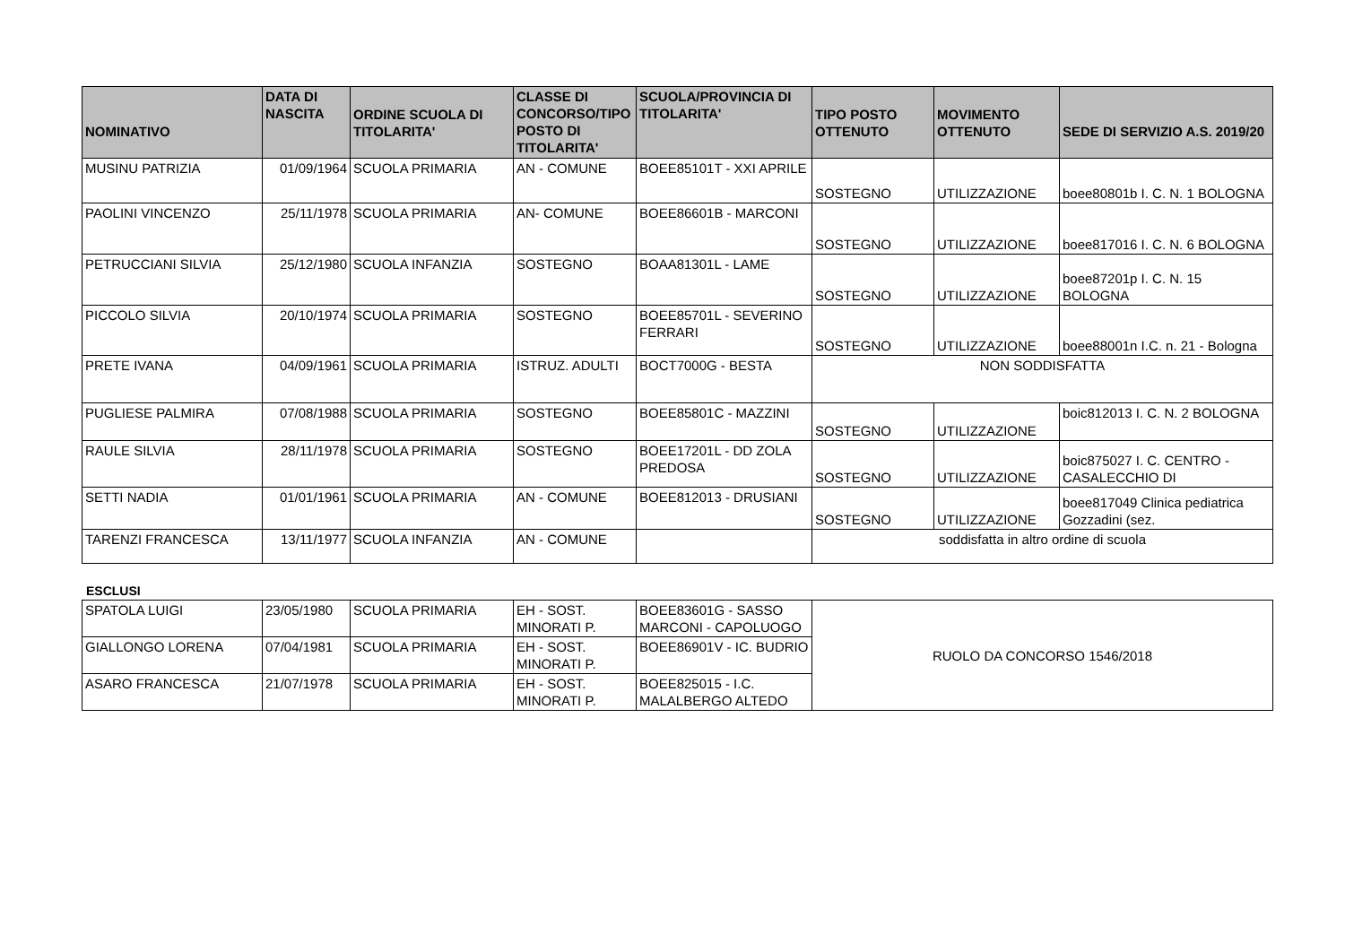| NOMINATIVO | DATA DI NASCITA | ORDINE SCUOLA DI TITOLARITA' | CLASSE DI CONCORSO/TIPO POSTO DI TITOLARITA' | SCUOLA/PROVINCIA DI TITOLARITA' | TIPO POSTO OTTENUTO | MOVIMENTO OTTENUTO | SEDE DI SERVIZIO A.S. 2019/20 |
| --- | --- | --- | --- | --- | --- | --- | --- |
| MUSINU PATRIZIA | 01/09/1964 | SCUOLA PRIMARIA | AN - COMUNE | BOEE85101T - XXI APRILE | SOSTEGNO | UTILIZZAZIONE | boee80801b I. C. N. 1 BOLOGNA |
| PAOLINI VINCENZO | 25/11/1978 | SCUOLA PRIMARIA | AN- COMUNE | BOEE86601B - MARCONI | SOSTEGNO | UTILIZZAZIONE | boee817016 I. C. N. 6 BOLOGNA |
| PETRUCCIANI SILVIA | 25/12/1980 | SCUOLA INFANZIA | SOSTEGNO | BOAA81301L - LAME | SOSTEGNO | UTILIZZAZIONE | boee87201p I. C. N. 15 BOLOGNA |
| PICCOLO SILVIA | 20/10/1974 | SCUOLA PRIMARIA | SOSTEGNO | BOEE85701L - SEVERINO FERRARI | SOSTEGNO | UTILIZZAZIONE | boee88001n I.C. n. 21 - Bologna |
| PRETE IVANA | 04/09/1961 | SCUOLA PRIMARIA | ISTRUZ. ADULTI | BOCT7000G - BESTA | NON SODDISFATTA | | |
| PUGLIESE PALMIRA | 07/08/1988 | SCUOLA PRIMARIA | SOSTEGNO | BOEE85801C - MAZZINI | SOSTEGNO | UTILIZZAZIONE | boic812013 I. C. N. 2 BOLOGNA |
| RAULE SILVIA | 28/11/1978 | SCUOLA PRIMARIA | SOSTEGNO | BOEE17201L - DD ZOLA PREDOSA | SOSTEGNO | UTILIZZAZIONE | boic875027 I. C. CENTRO - CASALECCHIO DI |
| SETTI NADIA | 01/01/1961 | SCUOLA PRIMARIA | AN - COMUNE | BOEE812013 - DRUSIANI | SOSTEGNO | UTILIZZAZIONE | boee817049 Clinica pediatrica Gozzadini (sez. |
| TARENZI FRANCESCA | 13/11/1977 | SCUOLA INFANZIA | AN - COMUNE | | soddisfatta in altro ordine di scuola | | |
ESCLUSI
| SPATOLA LUIGI | 23/05/1980 | SCUOLA PRIMARIA | EH - SOST. MINORATI P. | BOEE83601G - SASSO MARCONI - CAPOLUOGO | RUOLO DA CONCORSO 1546/2018 |
| GIALLONGO LORENA | 07/04/1981 | SCUOLA PRIMARIA | EH - SOST. MINORATI P. | BOEE86901V - IC. BUDRIO | |
| ASARO FRANCESCA | 21/07/1978 | SCUOLA PRIMARIA | EH - SOST. MINORATI P. | BOEE825015 - I.C. MALALBERGO ALTEDO | |